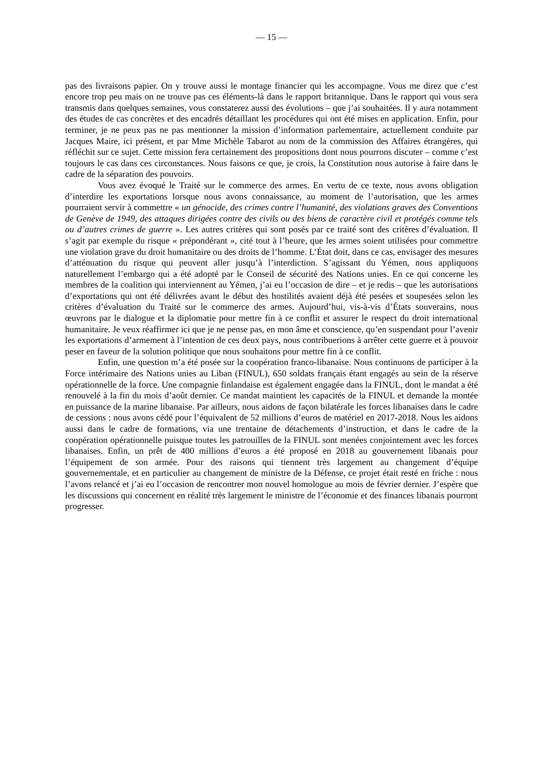— 15 —
pas des livraisons papier. On y trouve aussi le montage financier qui les accompagne. Vous me direz que c’est encore trop peu mais on ne trouve pas ces éléments-là dans le rapport britannique. Dans le rapport qui vous sera transmis dans quelques semaines, vous constaterez aussi des évolutions – que j’ai souhaitées. Il y aura notamment des études de cas concrètes et des encadrés détaillant les procédures qui ont été mises en application. Enfin, pour terminer, je ne peux pas ne pas mentionner la mission d’information parlementaire, actuellement conduite par Jacques Maire, ici présent, et par Mme Michèle Tabarot au nom de la commission des Affaires étrangères, qui réfléchit sur ce sujet. Cette mission fera certainement des propositions dont nous pourrons discuter – comme c’est toujours le cas dans ces circonstances. Nous faisons ce que, je crois, la Constitution nous autorise à faire dans le cadre de la séparation des pouvoirs.
Vous avez évoqué le Traité sur le commerce des armes. En vertu de ce texte, nous avons obligation d’interdire les exportations lorsque nous avons connaissance, au moment de l’autorisation, que les armes pourraient servir à commettre « un génocide, des crimes contre l’humanité, des violations graves des Conventions de Genève de 1949, des attaques dirigées contre des civils ou des biens de caractère civil et protégés comme tels ou d’autres crimes de guerre ». Les autres critères qui sont posés par ce traité sont des critères d’évaluation. Il s’agit par exemple du risque « prépondérant », cité tout à l’heure, que les armes soient utilisées pour commettre une violation grave du droit humanitaire ou des droits de l’homme. L’État doit, dans ce cas, envisager des mesures d’atténuation du risque qui peuvent aller jusqu’à l’interdiction. S’agissant du Yémen, nous appliquons naturellement l’embargo qui a été adopté par le Conseil de sécurité des Nations unies. En ce qui concerne les membres de la coalition qui interviennent au Yémen, j’ai eu l’occasion de dire – et je redis – que les autorisations d’exportations qui ont été délivrées avant le début des hostilités avaient déjà été pesées et soupesées selon les critères d’évaluation du Traité sur le commerce des armes. Aujourd’hui, vis-à-vis d’États souverains, nous œuvrons par le dialogue et la diplomatie pour mettre fin à ce conflit et assurer le respect du droit international humanitaire. Je veux réaffirmer ici que je ne pense pas, en mon âme et conscience, qu’en suspendant pour l’avenir les exportations d’armement à l’intention de ces deux pays, nous contribuerions à arrêter cette guerre et à pouvoir peser en faveur de la solution politique que nous souhaitons pour mettre fin à ce conflit.
Enfin, une question m’a été posée sur la coopération franco-libanaise. Nous continuons de participer à la Force intérimaire des Nations unies au Liban (FINUL), 650 soldats français étant engagés au sein de la réserve opérationnelle de la force. Une compagnie finlandaise est également engagée dans la FINUL, dont le mandat a été renouvelé à la fin du mois d’août dernier. Ce mandat maintient les capacités de la FINUL et demande la montée en puissance de la marine libanaise. Par ailleurs, nous aidons de façon bilatérale les forces libanaises dans le cadre de cessions : nous avons cédé pour l’équivalent de 52 millions d’euros de matériel en 2017-2018. Nous les aidons aussi dans le cadre de formations, via une trentaine de détachements d’instruction, et dans le cadre de la coopération opérationnelle puisque toutes les patrouilles de la FINUL sont menées conjointement avec les forces libanaises. Enfin, un prêt de 400 millions d’euros a été proposé en 2018 au gouvernement libanais pour l’équipement de son armée. Pour des raisons qui tiennent très largement au changement d’équipe gouvernementale, et en particulier au changement de ministre de la Défense, ce projet était resté en friche : nous l’avons relancé et j’ai eu l’occasion de rencontrer mon nouvel homologue au mois de février dernier. J’espère que les discussions qui concernent en réalité très largement le ministre de l’économie et des finances libanais pourront progresser.